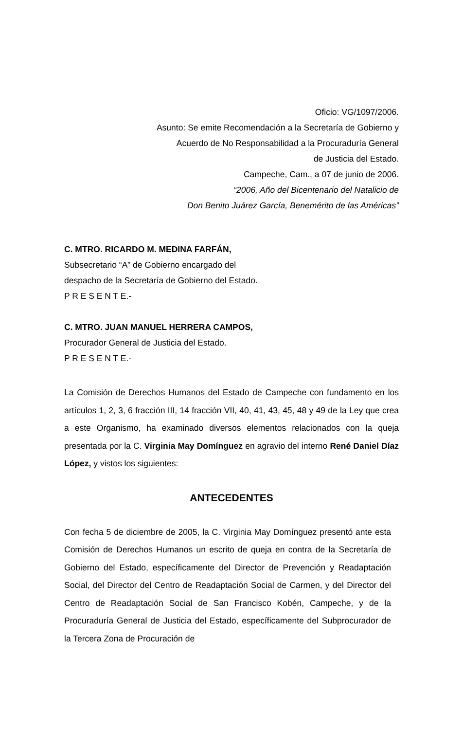Oficio: VG/1097/2006.
Asunto: Se emite Recomendación a la Secretaría de Gobierno y
Acuerdo de No Responsabilidad a la Procuraduría General
de Justicia del Estado.
Campeche, Cam., a 07 de junio de 2006.
“2006, Año del Bicentenario del Natalicio de
Don Benito Juárez García, Benemérito de las Américas”
C. MTRO. RICARDO M. MEDINA FARFÁN,
Subsecretario “A” de Gobierno encargado del
despacho de la Secretaría de Gobierno del Estado.
P R E S E N T E.-
C. MTRO. JUAN MANUEL HERRERA CAMPOS,
Procurador General de Justicia del Estado.
P R E S E N T E.-
La Comisión de Derechos Humanos del Estado de Campeche con fundamento en los artículos 1, 2, 3, 6 fracción III, 14 fracción VII, 40, 41, 43, 45, 48 y 49 de la Ley que crea a este Organismo, ha examinado diversos elementos relacionados con la queja presentada por la C. Virginia May Domínguez en agravio del interno René Daniel Díaz López, y vistos los siguientes:
ANTECEDENTES
Con fecha 5 de diciembre de 2005, la C. Virginia May Domínguez presentó ante esta Comisión de Derechos Humanos un escrito de queja en contra de la Secretaría de Gobierno del Estado, específicamente del Director de Prevención y Readaptación Social, del Director del Centro de Readaptación Social de Carmen, y del Director del Centro de Readaptación Social de San Francisco Kobén, Campeche, y de la Procuraduría General de Justicia del Estado, específicamente del Subprocurador de la Tercera Zona de Procuración de